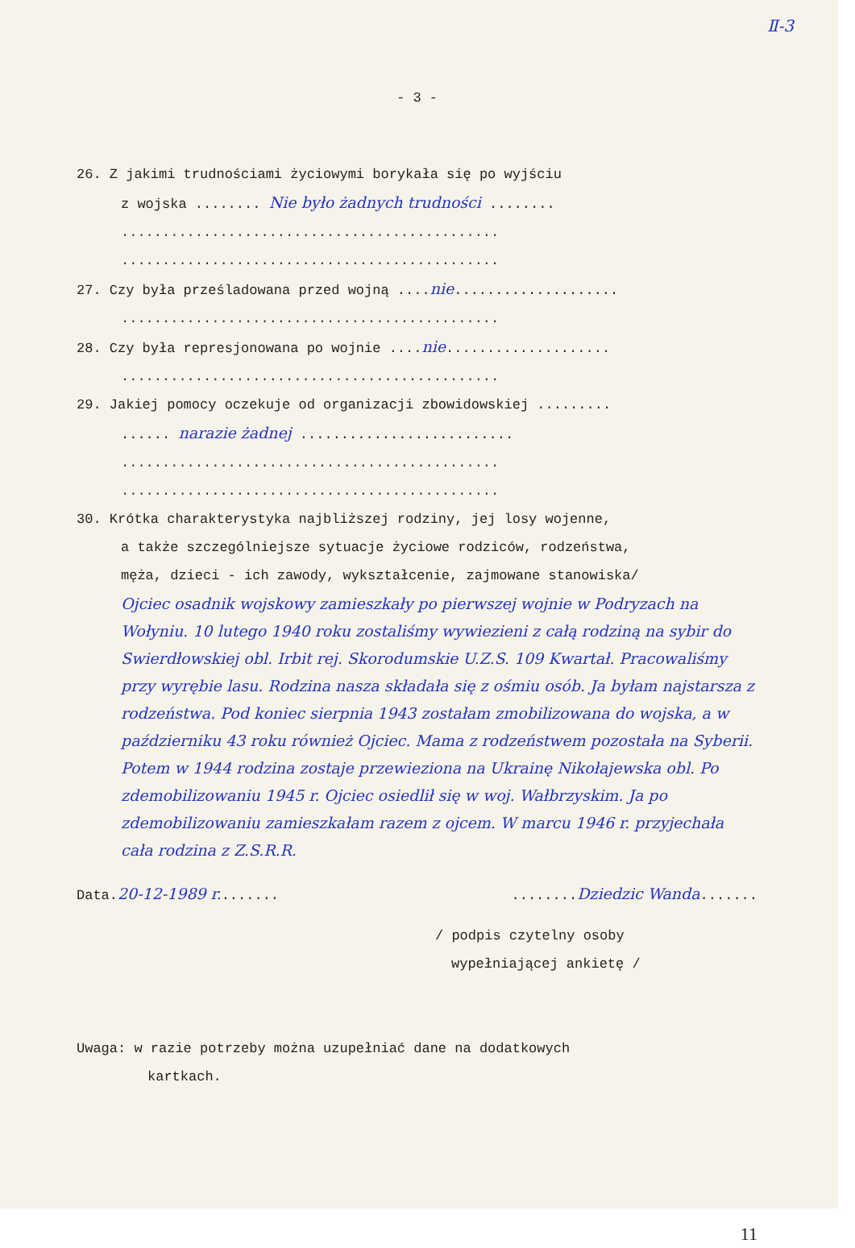Ⅱ-3
- 3 -
26. Z jakimi trudnościami życiowymi borykała się po wyjściu
z wojska ........ Nie było żadnych trudności ........
..............................................
..............................................
27. Czy była prześladowana przed wojną ....nie....................
..............................................
28. Czy była represjonowana po wojnie ....nie....................
..............................................
29. Jakiej pomocy oczekuje od organizacji zbowidowskiej .........
...... narazie żadnej ..........................
..............................................
..............................................
30. Krótka charakterystyka najbliższej rodziny, jej losy wojenne,
a także szczególniejsze sytuacje życiowe rodziców, rodzeństwa,
męża, dzieci - ich zawody, wykształcenie, zajmowane stanowiska/
Ojciec osadnik wojskowy zamieszkały po pierwszej wojnie w Podryzach na Wołyniu. 10 lutego 1940 roku zostaliśmy wywiezieni z całą rodziną na sybir do Swierdłowskiej obl. Irbit rej. Skorodumskie U.Z.S. 109 Kwartał. Pracowaliśmy przy wyrębie lasu. Rodzina nasza składała się z ośmiu osób. Ja byłam najstarsza z rodzeństwa. Pod koniec sierpnia 1943 zostałam zmobilizowana do wojska, a w październiku 43 roku również Ojciec. Mama z rodzeństwem pozostała na Syberii. Potem w 1944 rodzina zostaje przewieziona na Ukrainę Nikołajewska obl. Po zdemobilizowaniu 1945 r. Ojciec osiedlił się w woj. Wałbrzyskim. Ja po zdemobilizowaniu zamieszkałam razem z ojcem. W marcu 1946 r. przyjechała cała rodzina z Z.S.R.R.
Data.20-12-1989 r........ ........Dziedzic Wanda.......
/ podpis czytelny osoby
wypełniającej ankietę /
Uwaga: w razie potrzeby można uzupełniać dane na dodatkowych
kartkach.
11